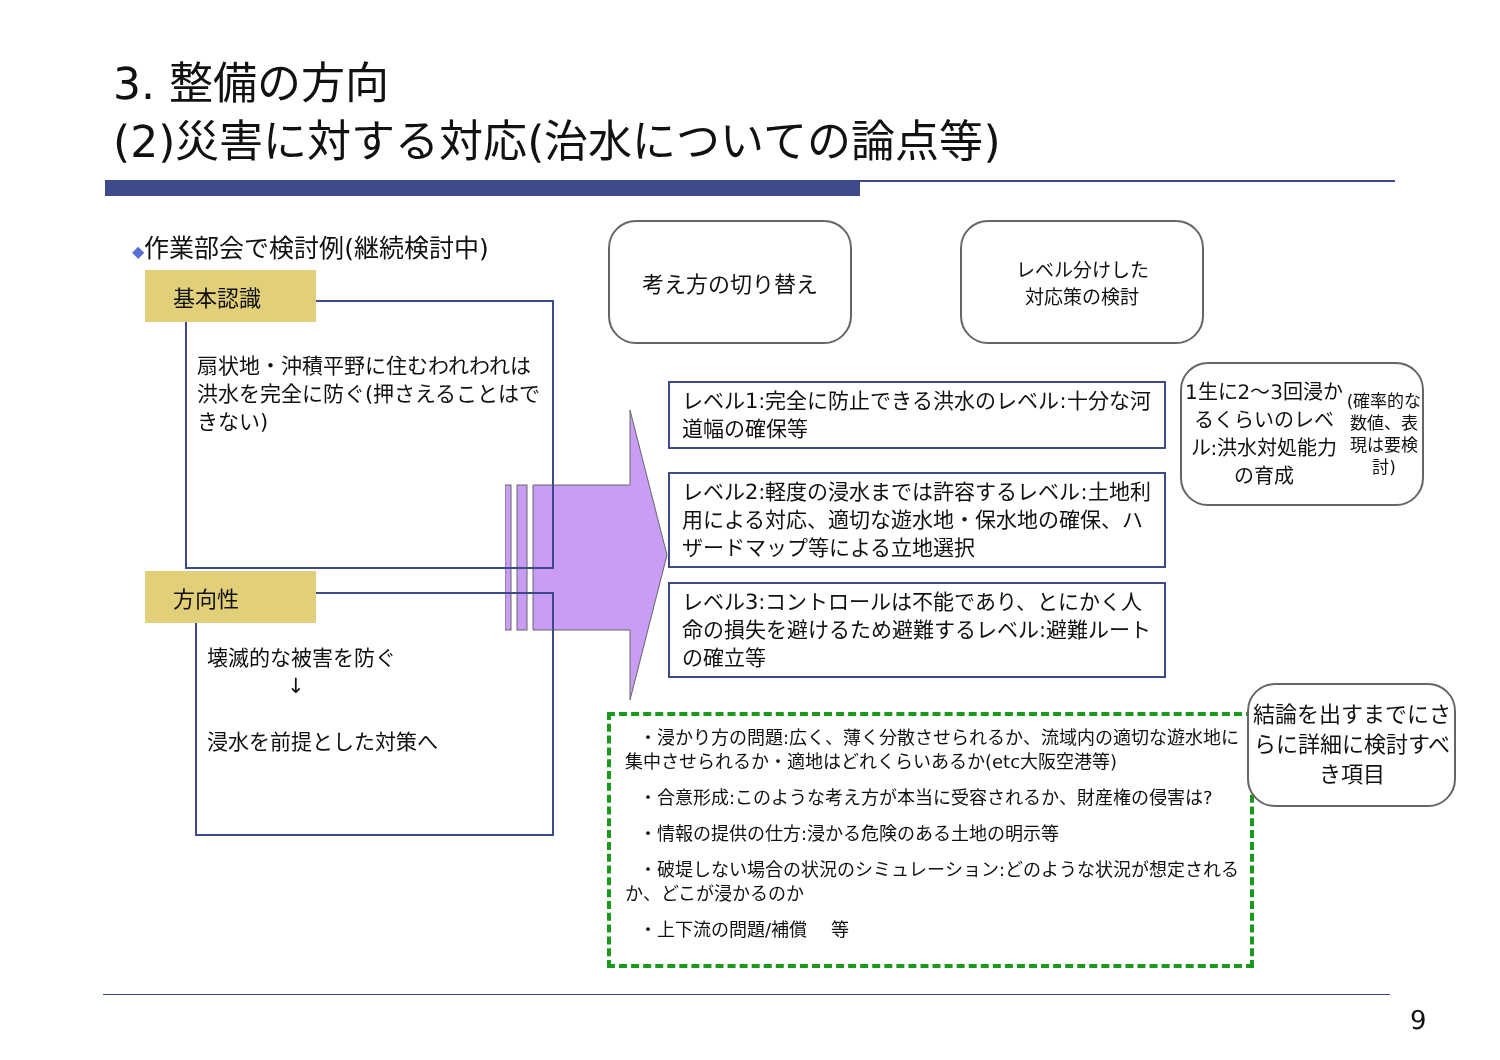3. 整備の方向
(2)災害に対する対応(治水についての論点等)
◆作業部会で検討例(継続検討中)
扇状地・沖積平野に住むわれわれは
洪水を完全に防ぐ(押さえることはできない)
基本認識
壊滅的な被害を防ぐ
↓
浸水を前提とした対策へ
方向性
考え方の切り替え
レベル分けした
対応策の検討
1生に2～3回浸かるくらいのレベル:洪水対処能力の育成
(確率的な数値、表現は要検討)
レベル1:完全に防止できる洪水のレベル:十分な河道幅の確保等
レベル2:軽度の浸水までは許容するレベル:土地利用による対応、適切な遊水地・保水地の確保、ハザードマップ等による立地選択
レベル3:コントロールは不能であり、とにかく人命の損失を避けるため避難するレベル:避難ルートの確立等
・浸かり方の問題:広く、薄く分散させられるか、流域内の適切な遊水地に集中させられるか・適地はどれくらいあるか(etc大阪空港等)
・合意形成:このような考え方が本当に受容されるか、財産権の侵害は?
・情報の提供の仕方:浸かる危険のある土地の明示等
・破堤しない場合の状況のシミュレーション:どのような状況が想定されるか、どこが浸かるのか
・上下流の問題/補償　 等
結論を出すまでにさらに詳細に検討すべき項目
9